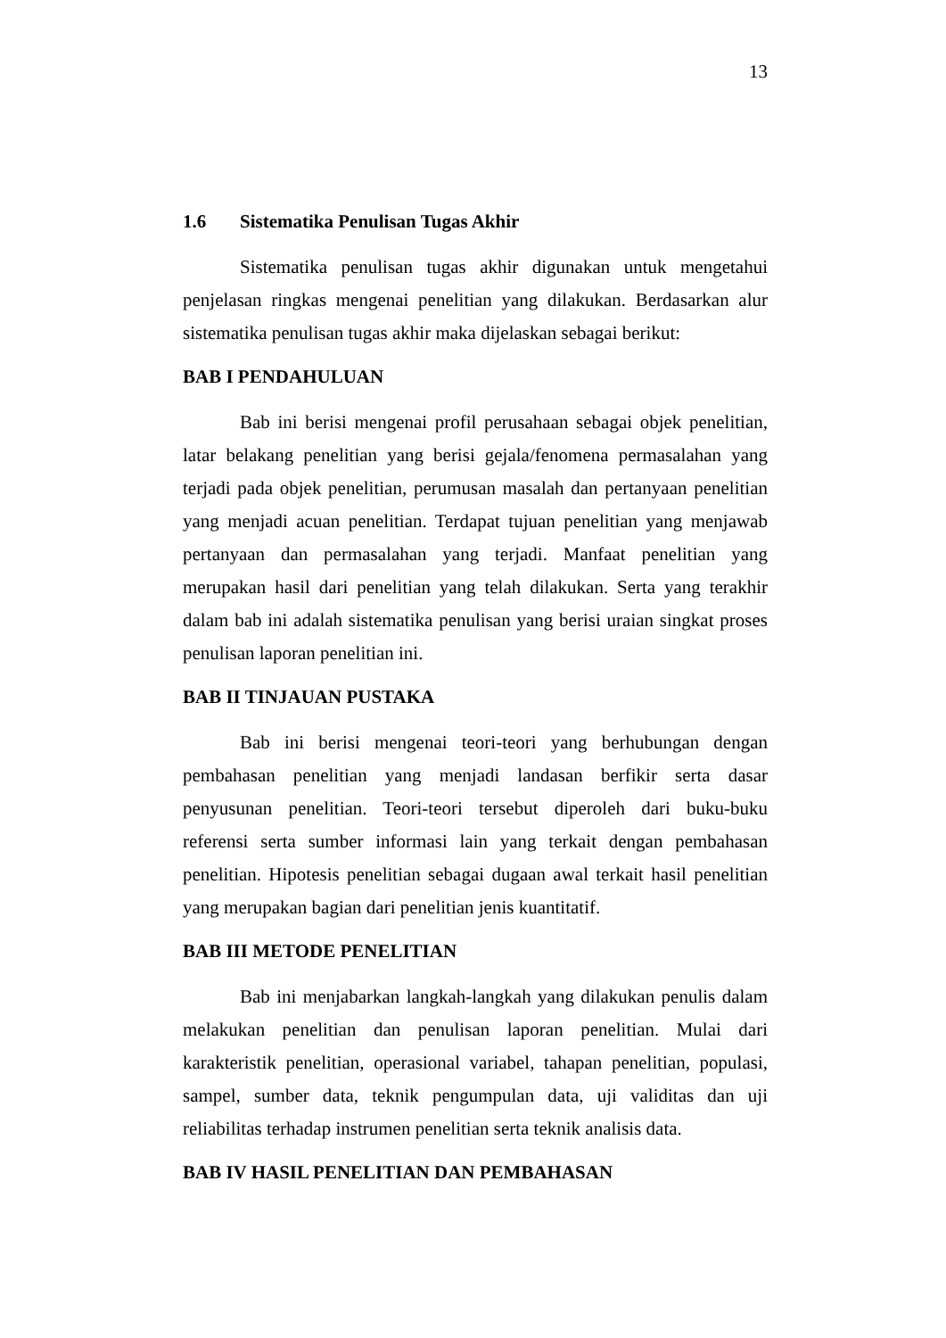13
1.6 Sistematika Penulisan Tugas Akhir
Sistematika penulisan tugas akhir digunakan untuk mengetahui penjelasan ringkas mengenai penelitian yang dilakukan. Berdasarkan alur sistematika penulisan tugas akhir maka dijelaskan sebagai berikut:
BAB I PENDAHULUAN
Bab ini berisi mengenai profil perusahaan sebagai objek penelitian, latar belakang penelitian yang berisi gejala/fenomena permasalahan yang terjadi pada objek penelitian, perumusan masalah dan pertanyaan penelitian yang menjadi acuan penelitian. Terdapat tujuan penelitian yang menjawab pertanyaan dan permasalahan yang terjadi. Manfaat penelitian yang merupakan hasil dari penelitian yang telah dilakukan. Serta yang terakhir dalam bab ini adalah sistematika penulisan yang berisi uraian singkat proses penulisan laporan penelitian ini.
BAB II TINJAUAN PUSTAKA
Bab ini berisi mengenai teori-teori yang berhubungan dengan pembahasan penelitian yang menjadi landasan berfikir serta dasar penyusunan penelitian. Teori-teori tersebut diperoleh dari buku-buku referensi serta sumber informasi lain yang terkait dengan pembahasan penelitian. Hipotesis penelitian sebagai dugaan awal terkait hasil penelitian yang merupakan bagian dari penelitian jenis kuantitatif.
BAB III METODE PENELITIAN
Bab ini menjabarkan langkah-langkah yang dilakukan penulis dalam melakukan penelitian dan penulisan laporan penelitian. Mulai dari karakteristik penelitian, operasional variabel, tahapan penelitian, populasi, sampel, sumber data, teknik pengumpulan data, uji validitas dan uji reliabilitas terhadap instrumen penelitian serta teknik analisis data.
BAB IV HASIL PENELITIAN DAN PEMBAHASAN